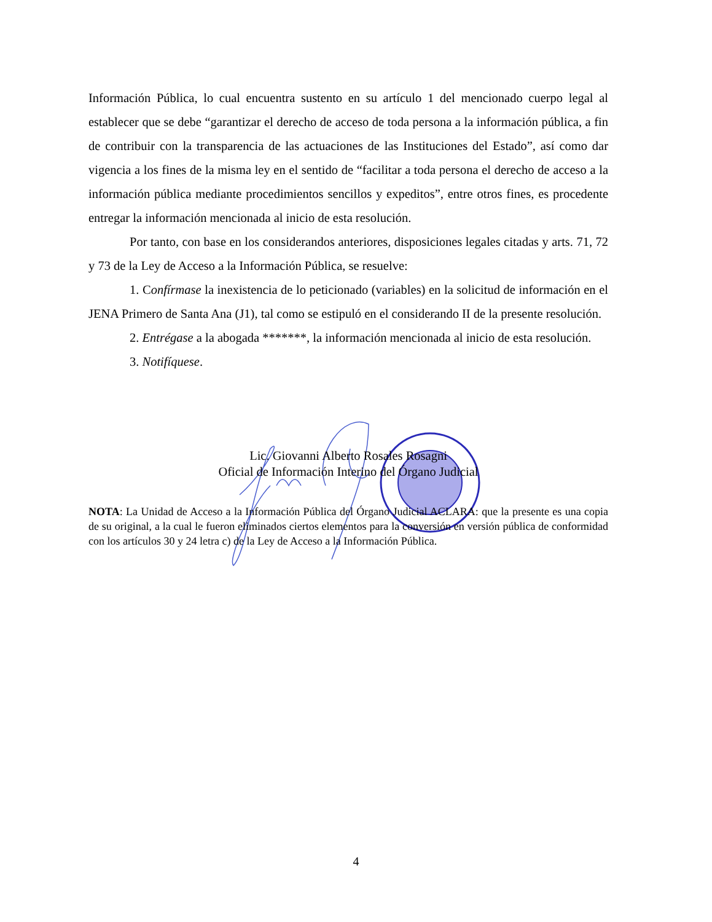Información Pública, lo cual encuentra sustento en su artículo 1 del mencionado cuerpo legal al establecer que se debe “garantizar el derecho de acceso de toda persona a la información pública, a fin de contribuir con la transparencia de las actuaciones de las Instituciones del Estado”, así como dar vigencia a los fines de la misma ley en el sentido de “facilitar a toda persona el derecho de acceso a la información pública mediante procedimientos sencillos y expeditos”, entre otros fines, es procedente entregar la información mencionada al inicio de esta resolución.
Por tanto, con base en los considerandos anteriores, disposiciones legales citadas y arts. 71, 72 y 73 de la Ley de Acceso a la Información Pública, se resuelve:
1. Confírmase la inexistencia de lo peticionado (variables) en la solicitud de información en el JENA Primero de Santa Ana (J1), tal como se estipuló en el considerando II de la presente resolución.
2. Entrégase a la abogada *******, la información mencionada al inicio de esta resolución.
3. Notifíquese.
Lic. Giovanni Alberto Rosales Rosagni
Oficial de Información Interino del Órgano Judicial
NOTA: La Unidad de Acceso a la Información Pública del Órgano Judicial ACLARA: que la presente es una copia de su original, a la cual le fueron eliminados ciertos elementos para la conversión en versión pública de conformidad con los artículos 30 y 24 letra c) de la Ley de Acceso a la Información Pública.
4